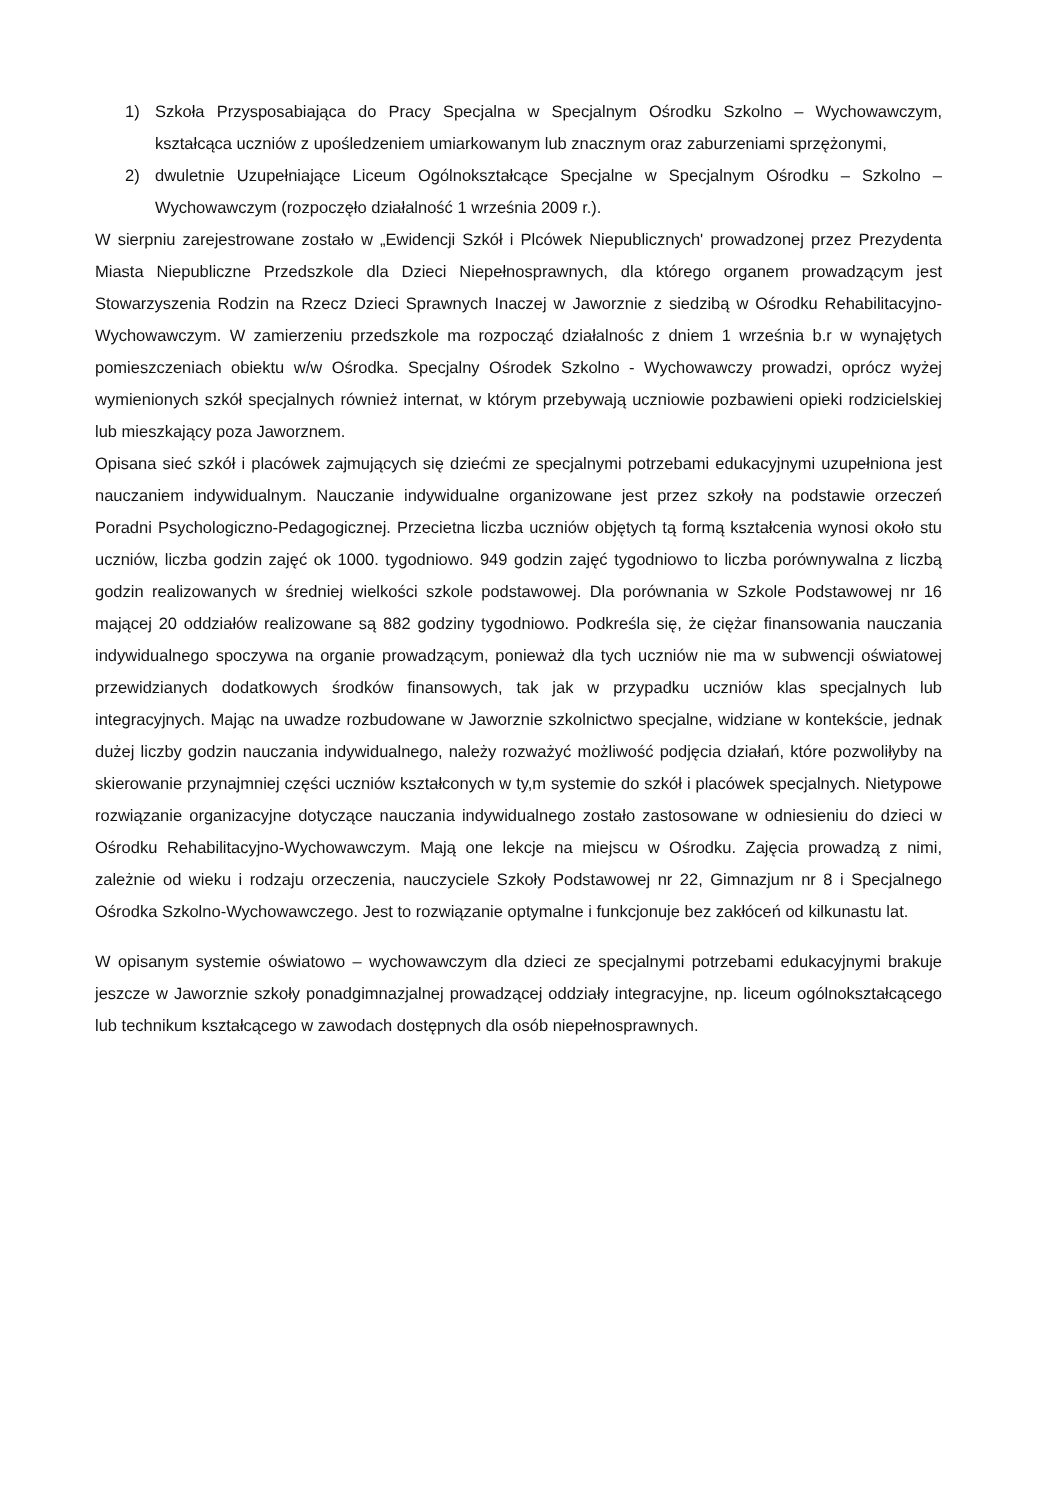1) Szkoła Przysposabiająca do Pracy Specjalna w Specjalnym Ośrodku Szkolno – Wychowawczym, kształcąca uczniów z upośledzeniem umiarkowanym lub znacznym oraz zaburzeniami sprzężonymi,
2) dwuletnie Uzupełniające Liceum Ogólnokształcące Specjalne w Specjalnym Ośrodku – Szkolno – Wychowawczym (rozpoczęło działalność 1 września 2009 r.).
W sierpniu zarejestrowane zostało w „Ewidencji Szkół i Plcówek Niepublicznych' prowadzonej przez Prezydenta Miasta Niepubliczne Przedszkole dla Dzieci Niepełnosprawnych, dla którego organem prowadzącym jest Stowarzyszenia Rodzin na Rzecz Dzieci Sprawnych Inaczej w Jaworznie z siedzibą w Ośrodku Rehabilitacyjno-Wychowawczym. W zamierzeniu przedszkole ma rozpocząć działalnośc z dniem 1 września b.r w wynajętych pomieszczeniach obiektu w/w Ośrodka. Specjalny Ośrodek Szkolno - Wychowawczy prowadzi, oprócz wyżej wymienionych szkół specjalnych również internat, w którym przebywają uczniowie pozbawieni opieki rodzicielskiej lub mieszkający poza Jaworznem.
Opisana sieć szkół i placówek zajmujących się dziećmi ze specjalnymi potrzebami edukacyjnymi uzupełniona jest nauczaniem indywidualnym. Nauczanie indywidualne organizowane jest przez szkoły na podstawie orzeczeń Poradni Psychologiczno-Pedagogicznej. Przecietna liczba uczniów objętych tą formą kształcenia wynosi około stu uczniów, liczba godzin zajęć ok 1000. tygodniowo. 949 godzin zajęć tygodniowo to liczba porównywalna z liczbą godzin realizowanych w średniej wielkości szkole podstawowej. Dla porównania w Szkole Podstawowej nr 16 mającej 20 oddziałów realizowane są 882 godziny tygodniowo. Podkreśla się, że ciężar finansowania nauczania indywidualnego spoczywa na organie prowadzącym, ponieważ dla tych uczniów nie ma w subwencji oświatowej przewidzianych dodatkowych środków finansowych, tak jak w przypadku uczniów klas specjalnych lub integracyjnych. Mając na uwadze rozbudowane w Jaworznie szkolnictwo specjalne, widziane w kontekście, jednak dużej liczby godzin nauczania indywidualnego, należy rozważyć możliwość podjęcia działań, które pozwoliłyby na skierowanie przynajmniej części uczniów kształconych w ty,m systemie do szkół i placówek specjalnych. Nietypowe rozwiązanie organizacyjne dotyczące nauczania indywidualnego zostało zastosowane w odniesieniu do dzieci w Ośrodku Rehabilitacyjno-Wychowawczym. Mają one lekcje na miejscu w Ośrodku. Zajęcia prowadzą z nimi, zależnie od wieku i rodzaju orzeczenia, nauczyciele Szkoły Podstawowej nr 22, Gimnazjum nr 8 i Specjalnego Ośrodka Szkolno-Wychowawczego. Jest to rozwiązanie optymalne i funkcjonuje bez zakłóceń od kilkunastu lat.
W opisanym systemie oświatowo – wychowawczym dla dzieci ze specjalnymi potrzebami edukacyjnymi brakuje jeszcze w Jaworznie szkoły ponadgimnazjalnej prowadzącej oddziały integracyjne, np. liceum ogólnokształcącego lub technikum kształcącego w zawodach dostępnych dla osób niepełnosprawnych.